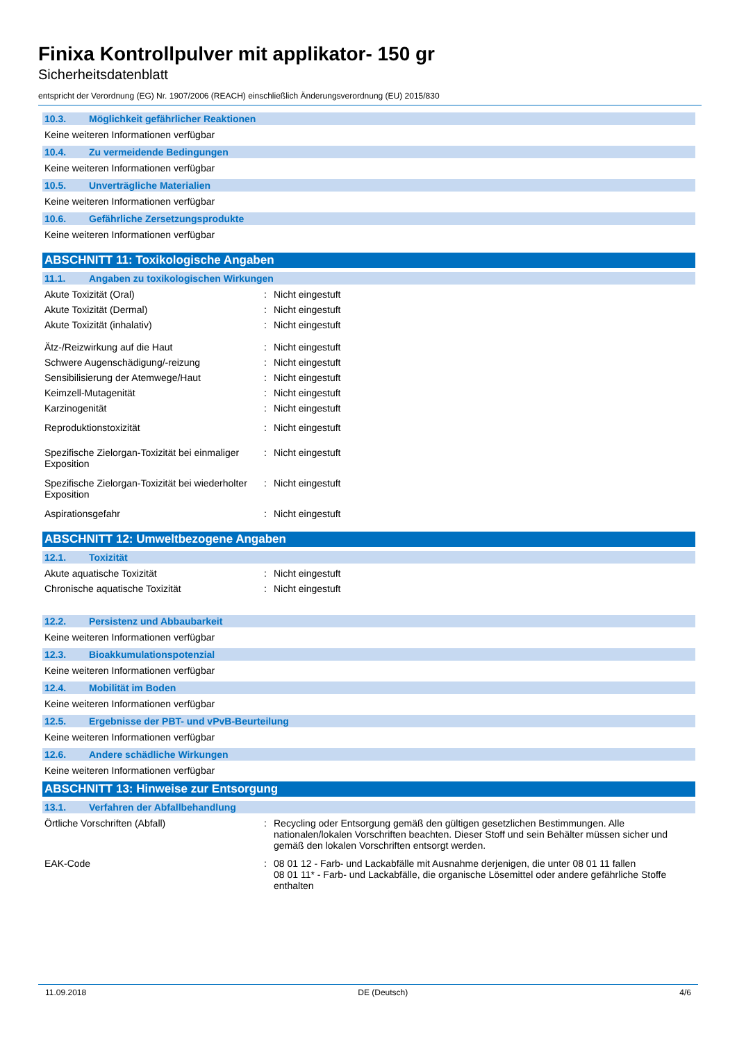Finixa Kontrollpulver mit applikator- 150 gr
Sicherheitsdatenblatt
entspricht der Verordnung (EG) Nr. 1907/2006 (REACH) einschließlich Änderungsverordnung (EU) 2015/830
10.3. Möglichkeit gefährlicher Reaktionen
Keine weiteren Informationen verfügbar
10.4. Zu vermeidende Bedingungen
Keine weiteren Informationen verfügbar
10.5. Unverträgliche Materialien
Keine weiteren Informationen verfügbar
10.6. Gefährliche Zersetzungsprodukte
Keine weiteren Informationen verfügbar
ABSCHNITT 11: Toxikologische Angaben
11.1. Angaben zu toxikologischen Wirkungen
Akute Toxizität (Oral) : Nicht eingestuft
Akute Toxizität (Dermal) : Nicht eingestuft
Akute Toxizität (inhalativ) : Nicht eingestuft
Ätz-/Reizwirkung auf die Haut : Nicht eingestuft
Schwere Augenschädigung/-reizung : Nicht eingestuft
Sensibilisierung der Atemwege/Haut : Nicht eingestuft
Keimzell-Mutagenität : Nicht eingestuft
Karzinogenität : Nicht eingestuft
Reproduktionstoxizität : Nicht eingestuft
Spezifische Zielorgan-Toxizität bei einmaliger Exposition
: Nicht eingestuft
Spezifische Zielorgan-Toxizität bei wiederholter Exposition
: Nicht eingestuft
Aspirationsgefahr : Nicht eingestuft
ABSCHNITT 12: Umweltbezogene Angaben
12.1. Toxizität
Akute aquatische Toxizität : Nicht eingestuft
Chronische aquatische Toxizität : Nicht eingestuft
12.2. Persistenz und Abbaubarkeit
Keine weiteren Informationen verfügbar
12.3. Bioakkumulationspotenzial
Keine weiteren Informationen verfügbar
12.4. Mobilität im Boden
Keine weiteren Informationen verfügbar
12.5. Ergebnisse der PBT- und vPvB-Beurteilung
Keine weiteren Informationen verfügbar
12.6. Andere schädliche Wirkungen
Keine weiteren Informationen verfügbar
ABSCHNITT 13: Hinweise zur Entsorgung
13.1. Verfahren der Abfallbehandlung
Örtliche Vorschriften (Abfall) : Recycling oder Entsorgung gemäß den gültigen gesetzlichen Bestimmungen. Alle nationalen/lokalen Vorschriften beachten. Dieser Stoff und sein Behälter müssen sicher und gemäß den lokalen Vorschriften entsorgt werden.
EAK-Code : 08 01 12 - Farb- und Lackabfälle mit Ausnahme derjenigen, die unter 08 01 11 fallen
08 01 11* - Farb- und Lackabfälle, die organische Lösemittel oder andere gefährliche Stoffe enthalten
11.09.2018 DE (Deutsch) 4/6